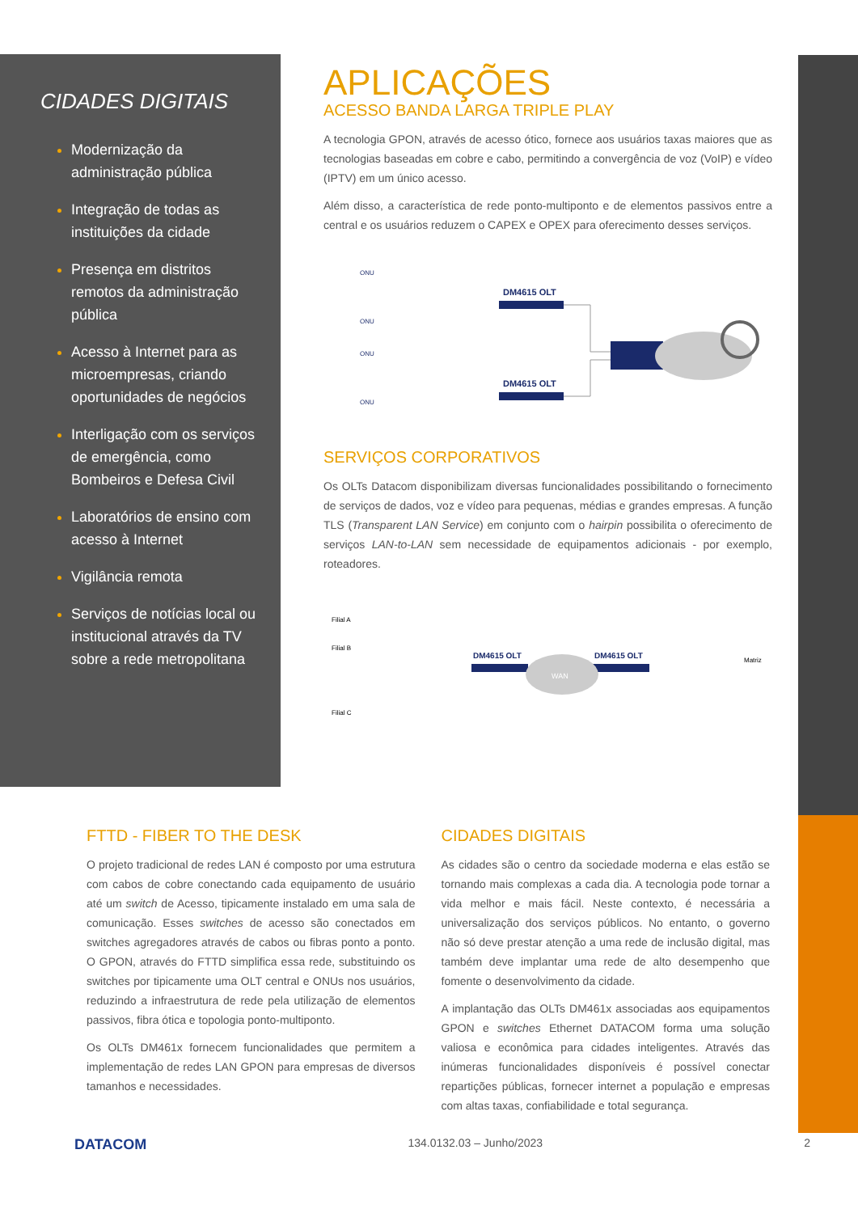CIDADES DIGITAIS
Modernização da administração pública
Integração de todas as instituições da cidade
Presença em distritos remotos da administração pública
Acesso à Internet para as microempresas, criando oportunidades de negócios
Interligação com os serviços de emergência, como Bombeiros e Defesa Civil
Laboratórios de ensino com acesso à Internet
Vigilância remota
Serviços de notícias local ou institucional através da TV sobre a rede metropolitana
APLICAÇÕES
ACESSO BANDA LARGA TRIPLE PLAY
A tecnologia GPON, através de acesso ótico, fornece aos usuários taxas maiores que as tecnologias baseadas em cobre e cabo, permitindo a convergência de voz (VoIP) e vídeo (IPTV) em um único acesso.
Além disso, a característica de rede ponto-multiponto e de elementos passivos entre a central e os usuários reduzem o CAPEX e OPEX para oferecimento desses serviços.
DM4615 OLT
DM4615 OLT
ONU
ONU
ONU
ONU
SERVIÇOS CORPORATIVOS
Os OLTs Datacom disponibilizam diversas funcionalidades possibilitando o fornecimento de serviços de dados, voz e vídeo para pequenas, médias e grandes empresas. A função TLS (Transparent LAN Service) em conjunto com o hairpin possibilita o oferecimento de serviços LAN-to-LAN sem necessidade de equipamentos adicionais - por exemplo, roteadores.
Filial A
Filial B
Filial C
Matriz
DM4615 OLT
DM4615 OLT
WAN
FTTD - FIBER TO THE DESK
O projeto tradicional de redes LAN é composto por uma estrutura com cabos de cobre conectando cada equipamento de usuário até um switch de Acesso, tipicamente instalado em uma sala de comunicação. Esses switches de acesso são conectados em switches agregadores através de cabos ou fibras ponto a ponto. O GPON, através do FTTD simplifica essa rede, substituindo os switches por tipicamente uma OLT central e ONUs nos usuários, reduzindo a infraestrutura de rede pela utilização de elementos passivos, fibra ótica e topologia ponto-multiponto.
Os OLTs DM461x fornecem funcionalidades que permitem a implementação de redes LAN GPON para empresas de diversos tamanhos e necessidades.
CIDADES DIGITAIS
As cidades são o centro da sociedade moderna e elas estão se tornando mais complexas a cada dia. A tecnologia pode tornar a vida melhor e mais fácil. Neste contexto, é necessária a universalização dos serviços públicos. No entanto, o governo não só deve prestar atenção a uma rede de inclusão digital, mas também deve implantar uma rede de alto desempenho que fomente o desenvolvimento da cidade.
A implantação das OLTs DM461x associadas aos equipamentos GPON e switches Ethernet DATACOM forma uma solução valiosa e econômica para cidades inteligentes. Através das inúmeras funcionalidades disponíveis é possível conectar repartições públicas, fornecer internet a população e empresas com altas taxas, confiabilidade e total segurança.
DATACOM 134.0132.03 – Junho/2023 2